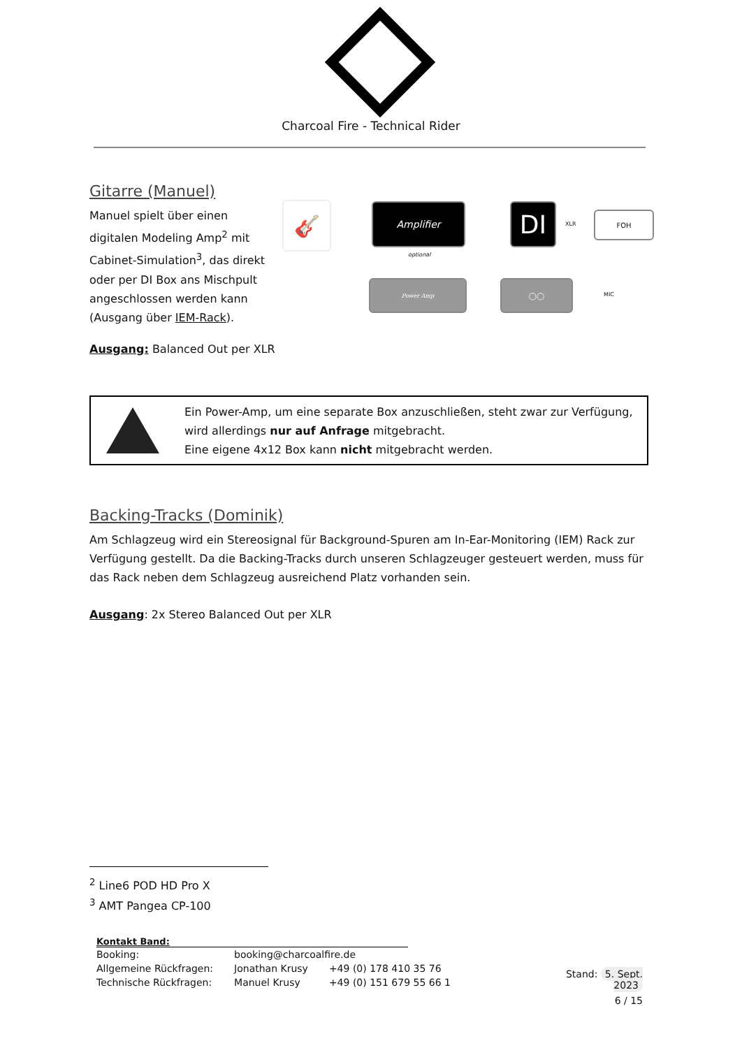Charcoal Fire - Technical Rider
Gitarre (Manuel)
Manuel spielt über einen digitalen Modeling Amp<sup>2</sup> mit Cabinet-Simulation<sup>3</sup>, das direkt oder per DI Box ans Mischpult angeschlossen werden kann (Ausgang über IEM-Rack).
Ausgang: Balanced Out per XLR
🎸 Amplifier
optional
DI XLR
FOH
Power Amp ◯◯
MIC
Ein Power-Amp, um eine separate Box anzuschließen, steht zwar zur Verfügung, wird allerdings nur auf Anfrage mitgebracht.
Eine eigene 4x12 Box kann nicht mitgebracht werden.
Backing-Tracks (Dominik)
Am Schlagzeug wird ein Stereosignal für Background-Spuren am In-Ear-Monitoring (IEM) Rack zur Verfügung gestellt. Da die Backing-Tracks durch unseren Schlagzeuger gesteuert werden, muss für das Rack neben dem Schlagzeug ausreichend Platz vorhanden sein.
Ausgang: 2x Stereo Balanced Out per XLR
<sup>2</sup> Line6 POD HD Pro X
<sup>3</sup> AMT Pangea CP-100
Kontakt Band:
| Booking: | booking@charcoalfire.de | |
| Allgemeine Rückfragen: | Jonathan Krusy | +49 (0) 178 410 35 76 |
| Technische Rückfragen: | Manuel Krusy | +49 (0) 151 679 55 66 1 |
Stand: 5. Sept. 2023
6 / 15